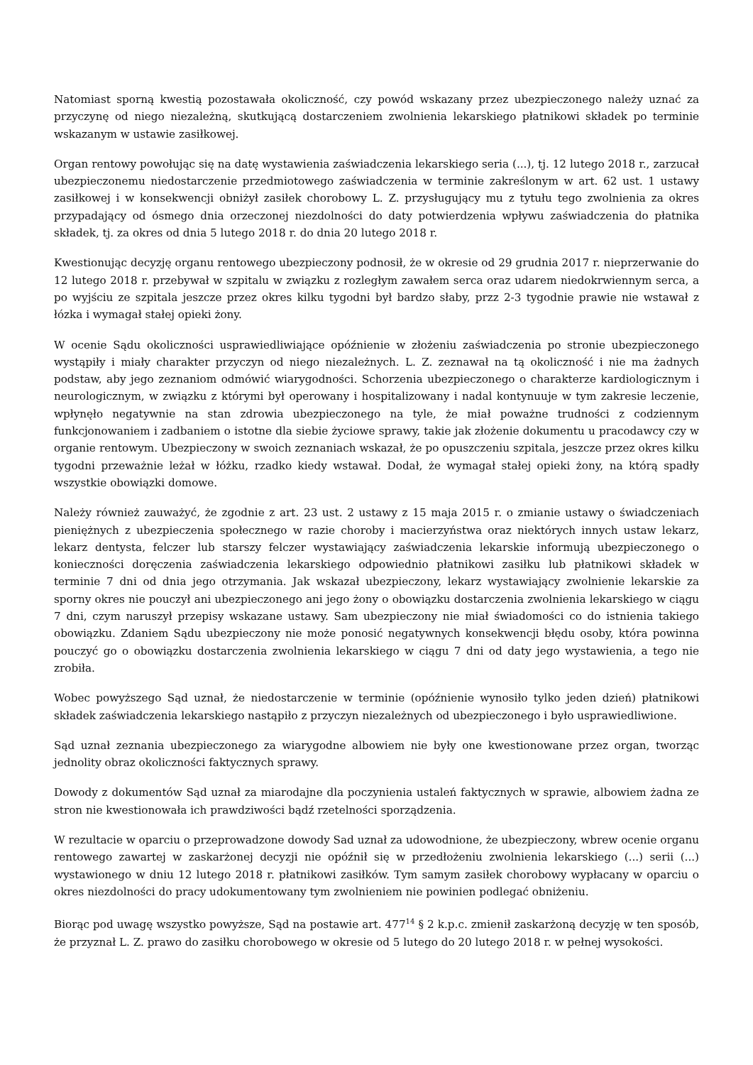Natomiast sporną kwestią pozostawała okoliczność, czy powód wskazany przez ubezpieczonego należy uznać za przyczynę od niego niezależną, skutkującą dostarczeniem zwolnienia lekarskiego płatnikowi składek po terminie wskazanym w ustawie zasiłkowej.
Organ rentowy powołując się na datę wystawienia zaświadczenia lekarskiego seria (...), tj. 12 lutego 2018 r., zarzucał ubezpieczonemu niedostarczenie przedmiotowego zaświadczenia w terminie zakreślonym w art. 62 ust. 1 ustawy zasiłkowej i w konsekwencji obniżył zasiłek chorobowy L. Z. przysługujący mu z tytułu tego zwolnienia za okres przypadający od ósmego dnia orzeczonej niezdolności do daty potwierdzenia wpływu zaświadczenia do płatnika składek, tj. za okres od dnia 5 lutego 2018 r. do dnia 20 lutego 2018 r.
Kwestionując decyzję organu rentowego ubezpieczony podnosił, że w okresie od 29 grudnia 2017 r. nieprzerwanie do 12 lutego 2018 r. przebywał w szpitalu w związku z rozległym zawałem serca oraz udarem niedokrwiennym serca, a po wyjściu ze szpitala jeszcze przez okres kilku tygodni był bardzo słaby, przz 2-3 tygodnie prawie nie wstawał z łózka i wymagał stałej opieki żony.
W ocenie Sądu okoliczności usprawiedliwiające opóźnienie w złożeniu zaświadczenia po stronie ubezpieczonego wystąpiły i miały charakter przyczyn od niego niezależnych. L. Z. zeznawał na tą okoliczność i nie ma żadnych podstaw, aby jego zeznaniom odmówić wiarygodności. Schorzenia ubezpieczonego o charakterze kardiologicznym i neurologicznym, w związku z którymi był operowany i hospitalizowany i nadal kontynuuje w tym zakresie leczenie, wpłynęło negatywnie na stan zdrowia ubezpieczonego na tyle, że miał poważne trudności z codziennym funkcjonowaniem i zadbaniem o istotne dla siebie życiowe sprawy, takie jak złożenie dokumentu u pracodawcy czy w organie rentowym. Ubezpieczony w swoich zeznaniach wskazał, że po opuszczeniu szpitala, jeszcze przez okres kilku tygodni przeważnie leżał w łóżku, rzadko kiedy wstawał. Dodał, że wymagał stałej opieki żony, na którą spadły wszystkie obowiązki domowe.
Należy również zauważyć, że zgodnie z art. 23 ust. 2 ustawy z 15 maja 2015 r. o zmianie ustawy o świadczeniach pieniężnych z ubezpieczenia społecznego w razie choroby i macierzyństwa oraz niektórych innych ustaw lekarz, lekarz dentysta, felczer lub starszy felczer wystawiający zaświadczenia lekarskie informują ubezpieczonego o konieczności doręczenia zaświadczenia lekarskiego odpowiednio płatnikowi zasiłku lub płatnikowi składek w terminie 7 dni od dnia jego otrzymania. Jak wskazał ubezpieczony, lekarz wystawiający zwolnienie lekarskie za sporny okres nie pouczył ani ubezpieczonego ani jego żony o obowiązku dostarczenia zwolnienia lekarskiego w ciągu 7 dni, czym naruszył przepisy wskazane ustawy. Sam ubezpieczony nie miał świadomości co do istnienia takiego obowiązku. Zdaniem Sądu ubezpieczony nie może ponosić negatywnych konsekwencji błędu osoby, która powinna pouczyć go o obowiązku dostarczenia zwolnienia lekarskiego w ciągu 7 dni od daty jego wystawienia, a tego nie zrobiła.
Wobec powyższego Sąd uznał, że niedostarczenie w terminie (opóźnienie wynosiło tylko jeden dzień) płatnikowi składek zaświadczenia lekarskiego nastąpiło z przyczyn niezależnych od ubezpieczonego i było usprawiedliwione.
Sąd uznał zeznania ubezpieczonego za wiarygodne albowiem nie były one kwestionowane przez organ, tworząc jednolity obraz okoliczności faktycznych sprawy.
Dowody z dokumentów Sąd uznał za miarodajne dla poczynienia ustaleń faktycznych w sprawie, albowiem żadna ze stron nie kwestionowała ich prawdziwości bądź rzetelności sporządzenia.
W rezultacie w oparciu o przeprowadzone dowody Sad uznał za udowodnione, że ubezpieczony, wbrew ocenie organu rentowego zawartej w zaskarżonej decyzji nie opóźnił się w przedłożeniu zwolnienia lekarskiego (...) serii (...) wystawionego w dniu 12 lutego 2018 r. płatnikowi zasiłków. Tym samym zasiłek chorobowy wypłacany w oparciu o okres niezdolności do pracy udokumentowany tym zwolnieniem nie powinien podlegać obniżeniu.
Biorąc pod uwagę wszystko powyższe, Sąd na postawie art. 477<sup>14</sup> § 2 k.p.c. zmienił zaskarżoną decyzję w ten sposób, że przyznał L. Z. prawo do zasiłku chorobowego w okresie od 5 lutego do 20 lutego 2018 r. w pełnej wysokości.